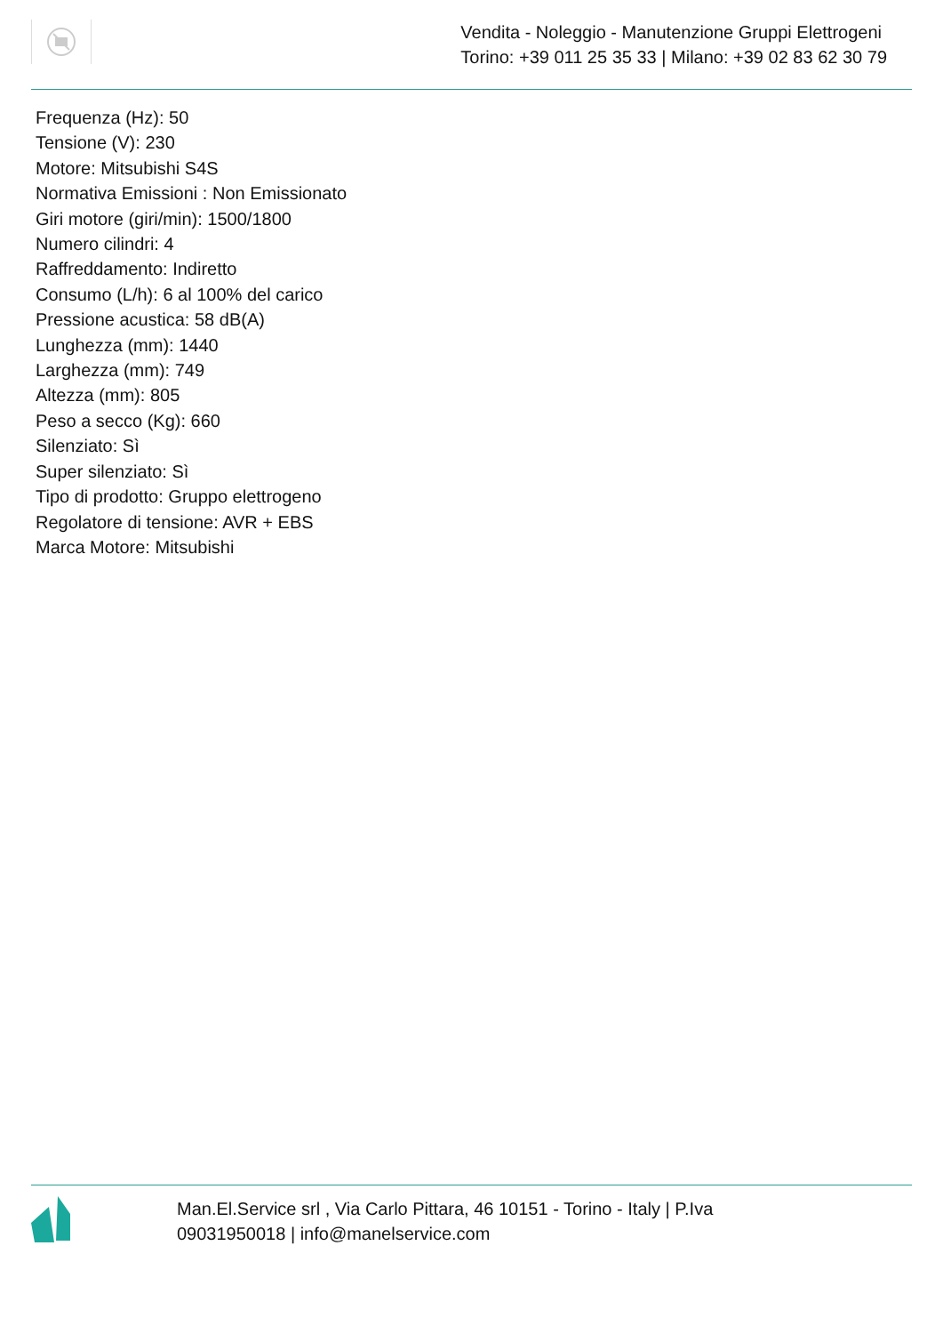Vendita - Noleggio - Manutenzione Gruppi Elettrogeni
Torino: +39 011 25 35 33 | Milano: +39 02 83 62 30 79
Frequenza (Hz): 50
Tensione (V): 230
Motore: Mitsubishi S4S
Normativa Emissioni : Non Emissionato
Giri motore (giri/min): 1500/1800
Numero cilindri: 4
Raffreddamento: Indiretto
Consumo (L/h): 6 al 100% del carico
Pressione acustica: 58 dB(A)
Lunghezza (mm): 1440
Larghezza (mm): 749
Altezza (mm): 805
Peso a secco (Kg): 660
Silenziato: Sì
Super silenziato: Sì
Tipo di prodotto: Gruppo elettrogeno
Regolatore di tensione: AVR + EBS
Marca Motore: Mitsubishi
Man.El.Service srl , Via Carlo Pittara, 46 10151 - Torino - Italy | P.Iva 09031950018 | info@manelservice.com